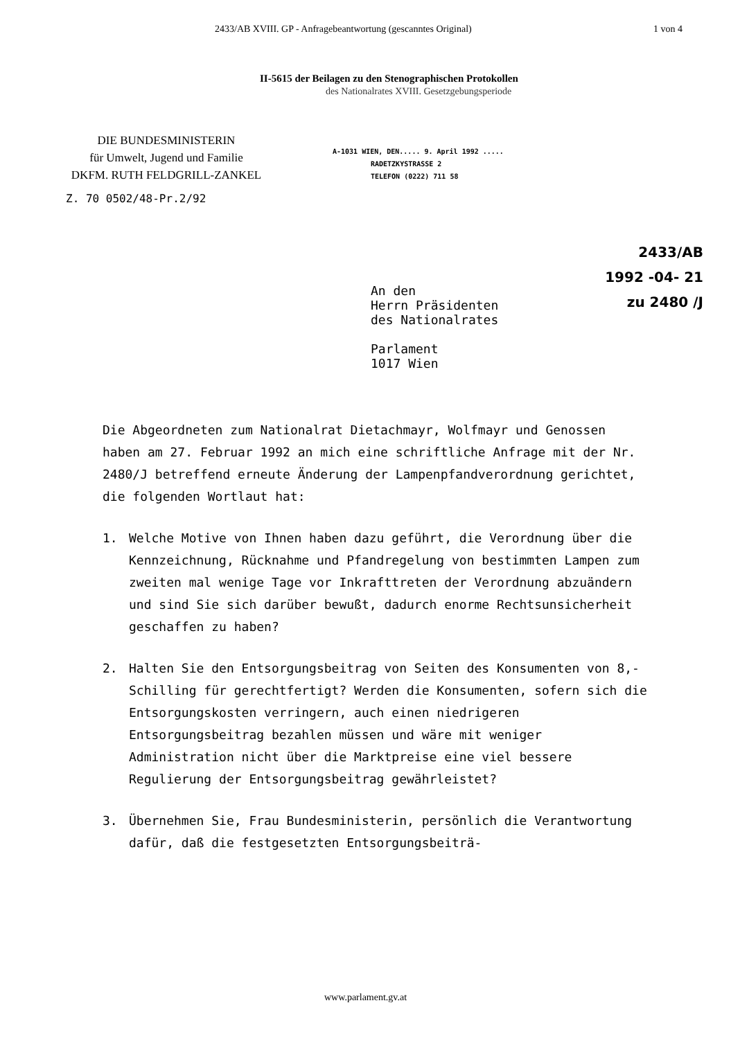2433/AB XVIII. GP - Anfragebeantwortung (gescanntes Original) 1 von 4
II-5615 der Beilagen zu den Stenographischen Protokollen
des Nationalrates XVIII. Gesetzgebungsperiode
DIE BUNDESMINISTERIN
für Umwelt, Jugend und Familie
DKFM. RUTH FELDGRILL-ZANKEL
A-1031 WIEN, DEN..... 9. April 1992 .....
RADETZKYSTRASSE 2
TELEFON (0222) 711 58
Z. 70 0502/48-Pr.2/92
2433/AB
1992 -04- 21
zu 2480 /J
An den
Herrn Präsidenten
des Nationalrates
Parlament
1017 Wien
Die Abgeordneten zum Nationalrat Dietachmayr, Wolfmayr und Genossen haben am 27. Februar 1992 an mich eine schriftliche Anfrage mit der Nr. 2480/J betreffend erneute Änderung der Lampenpfandverordnung gerichtet, die folgenden Wortlaut hat:
1. Welche Motive von Ihnen haben dazu geführt, die Verordnung über die Kennzeichnung, Rücknahme und Pfandregelung von bestimmten Lampen zum zweiten mal wenige Tage vor Inkrafttreten der Verordnung abzuändern und sind Sie sich darüber bewußt, dadurch enorme Rechtsunsicherheit geschaffen zu haben?
2. Halten Sie den Entsorgungsbeitrag von Seiten des Konsumenten von 8,- Schilling für gerechtfertigt? Werden die Konsumenten, sofern sich die Entsorgungskosten verringern, auch einen niedrigeren Entsorgungsbeitrag bezahlen müssen und wäre mit weniger Administration nicht über die Marktpreise eine viel bessere Regulierung der Entsorgungsbeitrag gewährleistet?
3. Übernehmen Sie, Frau Bundesministerin, persönlich die Verantwortung dafür, daß die festgesetzten Entsorgungsbeiträ-
www.parlament.gv.at